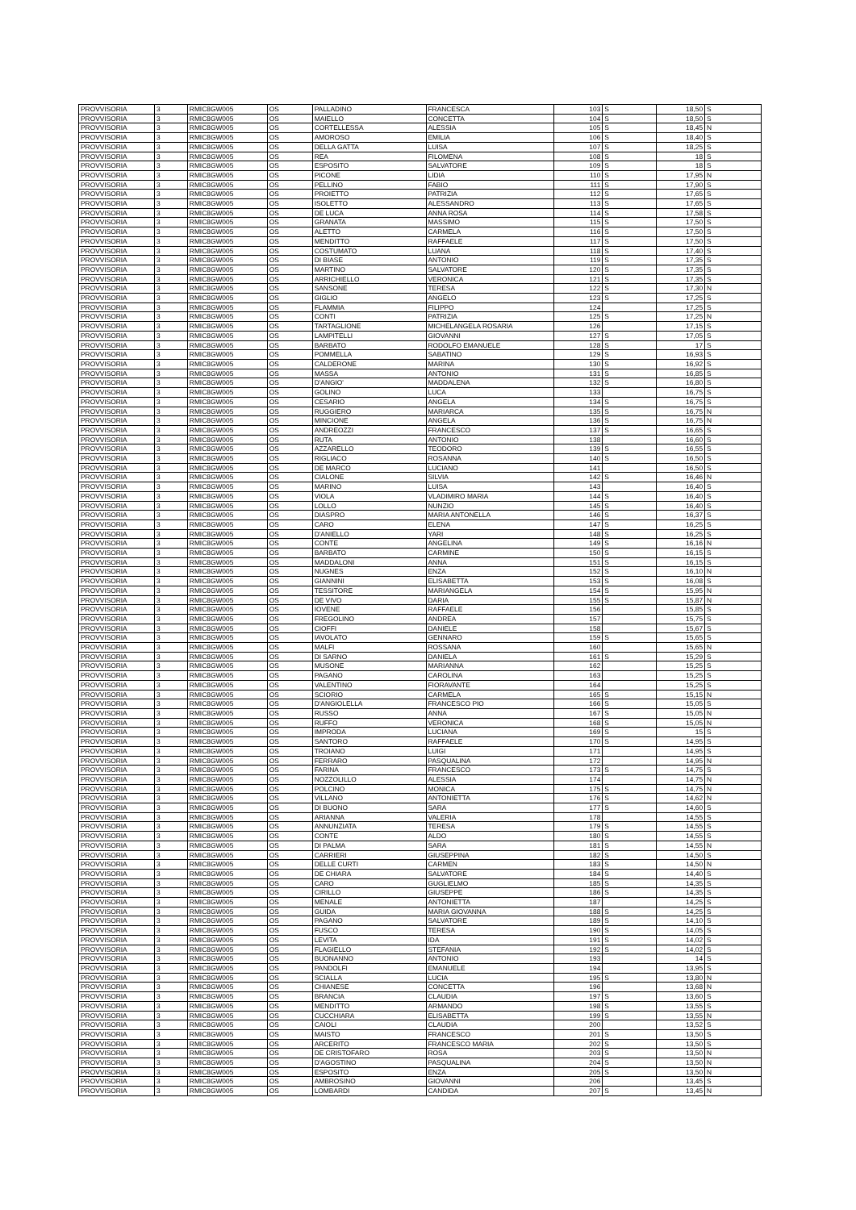| PROVVISORIA | 3 | RMIC8GW005 | OS | PALLADINO | FRANCESCA | 103 | S | 18,50 | S |
| PROVVISORIA | 3 | RMIC8GW005 | OS | MAIELLO | CONCETTA | 104 | S | 18,50 | S |
| PROVVISORIA | 3 | RMIC8GW005 | OS | CORTELLESSA | ALESSIA | 105 | S | 18,45 | N |
| PROVVISORIA | 3 | RMIC8GW005 | OS | AMOROSO | EMILIA | 106 | S | 18,40 | S |
| PROVVISORIA | 3 | RMIC8GW005 | OS | DELLA GATTA | LUISA | 107 | S | 18,25 | S |
| PROVVISORIA | 3 | RMIC8GW005 | OS | REA | FILOMENA | 108 | S | 18 | S |
| PROVVISORIA | 3 | RMIC8GW005 | OS | ESPOSITO | SALVATORE | 109 | S | 18 | S |
| PROVVISORIA | 3 | RMIC8GW005 | OS | PICONE | LIDIA | 110 | S | 17,95 | N |
| PROVVISORIA | 3 | RMIC8GW005 | OS | PELLINO | FABIO | 111 | S | 17,90 | S |
| PROVVISORIA | 3 | RMIC8GW005 | OS | PROIETTO | PATRIZIA | 112 | S | 17,65 | S |
| PROVVISORIA | 3 | RMIC8GW005 | OS | ISOLETTO | ALESSANDRO | 113 | S | 17,65 | S |
| PROVVISORIA | 3 | RMIC8GW005 | OS | DE LUCA | ANNA ROSA | 114 | S | 17,58 | S |
| PROVVISORIA | 3 | RMIC8GW005 | OS | GRANATA | MASSIMO | 115 | S | 17,50 | S |
| PROVVISORIA | 3 | RMIC8GW005 | OS | ALETTO | CARMELA | 116 | S | 17,50 | S |
| PROVVISORIA | 3 | RMIC8GW005 | OS | MENDITTO | RAFFAELE | 117 | S | 17,50 | S |
| PROVVISORIA | 3 | RMIC8GW005 | OS | COSTUMATO | LUANA | 118 | S | 17,40 | S |
| PROVVISORIA | 3 | RMIC8GW005 | OS | DI BIASE | ANTONIO | 119 | S | 17,35 | S |
| PROVVISORIA | 3 | RMIC8GW005 | OS | MARTINO | SALVATORE | 120 | S | 17,35 | S |
| PROVVISORIA | 3 | RMIC8GW005 | OS | ARRICHIELLO | VERONICA | 121 | S | 17,35 | S |
| PROVVISORIA | 3 | RMIC8GW005 | OS | SANSONE | TERESA | 122 | S | 17,30 | N |
| PROVVISORIA | 3 | RMIC8GW005 | OS | GIGLIO | ANGELO | 123 | S | 17,25 | S |
| PROVVISORIA | 3 | RMIC8GW005 | OS | FLAMMIA | FILIPPO | 124 | | 17,25 | S |
| PROVVISORIA | 3 | RMIC8GW005 | OS | CONTI | PATRIZIA | 125 | S | 17,25 | N |
| PROVVISORIA | 3 | RMIC8GW005 | OS | TARTAGLIONE | MICHELANGELA ROSARIA | 126 | | 17,15 | S |
| PROVVISORIA | 3 | RMIC8GW005 | OS | LAMPITELLI | GIOVANNI | 127 | S | 17,05 | S |
| PROVVISORIA | 3 | RMIC8GW005 | OS | BARBATO | RODOLFO EMANUELE | 128 | S | 17 | S |
| PROVVISORIA | 3 | RMIC8GW005 | OS | POMMELLA | SABATINO | 129 | S | 16,93 | S |
| PROVVISORIA | 3 | RMIC8GW005 | OS | CALDERONE | MARINA | 130 | S | 16,92 | S |
| PROVVISORIA | 3 | RMIC8GW005 | OS | MASSA | ANTONIO | 131 | S | 16,85 | S |
| PROVVISORIA | 3 | RMIC8GW005 | OS | D'ANGIO' | MADDALENA | 132 | S | 16,80 | S |
| PROVVISORIA | 3 | RMIC8GW005 | OS | GOLINO | LUCA | 133 | | 16,75 | S |
| PROVVISORIA | 3 | RMIC8GW005 | OS | CESARIO | ANGELA | 134 | S | 16,75 | S |
| PROVVISORIA | 3 | RMIC8GW005 | OS | RUGGIERO | MARIARCA | 135 | S | 16,75 | N |
| PROVVISORIA | 3 | RMIC8GW005 | OS | MINCIONE | ANGELA | 136 | S | 16,75 | N |
| PROVVISORIA | 3 | RMIC8GW005 | OS | ANDREOZZI | FRANCESCO | 137 | S | 16,65 | S |
| PROVVISORIA | 3 | RMIC8GW005 | OS | RUTA | ANTONIO | 138 | | 16,60 | S |
| PROVVISORIA | 3 | RMIC8GW005 | OS | AZZARELLO | TEODORO | 139 | S | 16,55 | S |
| PROVVISORIA | 3 | RMIC8GW005 | OS | RIGLIACO | ROSANNA | 140 | S | 16,50 | S |
| PROVVISORIA | 3 | RMIC8GW005 | OS | DE MARCO | LUCIANO | 141 | | 16,50 | S |
| PROVVISORIA | 3 | RMIC8GW005 | OS | CIALONE | SILVIA | 142 | S | 16,46 | N |
| PROVVISORIA | 3 | RMIC8GW005 | OS | MARINO | LUISA | 143 | | 16,40 | S |
| PROVVISORIA | 3 | RMIC8GW005 | OS | VIOLA | VLADIMIRO MARIA | 144 | S | 16,40 | S |
| PROVVISORIA | 3 | RMIC8GW005 | OS | LOLLO | NUNZIO | 145 | S | 16,40 | S |
| PROVVISORIA | 3 | RMIC8GW005 | OS | DIASPRO | MARIA ANTONELLA | 146 | S | 16,37 | S |
| PROVVISORIA | 3 | RMIC8GW005 | OS | CARO | ELENA | 147 | S | 16,25 | S |
| PROVVISORIA | 3 | RMIC8GW005 | OS | D'ANIELLO | YARI | 148 | S | 16,25 | S |
| PROVVISORIA | 3 | RMIC8GW005 | OS | CONTE | ANGELINA | 149 | S | 16,16 | N |
| PROVVISORIA | 3 | RMIC8GW005 | OS | BARBATO | CARMINE | 150 | S | 16,15 | S |
| PROVVISORIA | 3 | RMIC8GW005 | OS | MADDALONI | ANNA | 151 | S | 16,15 | S |
| PROVVISORIA | 3 | RMIC8GW005 | OS | NUGNES | ENZA | 152 | S | 16,10 | N |
| PROVVISORIA | 3 | RMIC8GW005 | OS | GIANNINI | ELISABETTA | 153 | S | 16,08 | S |
| PROVVISORIA | 3 | RMIC8GW005 | OS | TESSITORE | MARIANGELA | 154 | S | 15,95 | N |
| PROVVISORIA | 3 | RMIC8GW005 | OS | DE VIVO | DARIA | 155 | S | 15,87 | N |
| PROVVISORIA | 3 | RMIC8GW005 | OS | IOVENE | RAFFAELE | 156 | | 15,85 | S |
| PROVVISORIA | 3 | RMIC8GW005 | OS | FREGOLINO | ANDREA | 157 | | 15,75 | S |
| PROVVISORIA | 3 | RMIC8GW005 | OS | CIOFFI | DANIELE | 158 | | 15,67 | S |
| PROVVISORIA | 3 | RMIC8GW005 | OS | IAVOLATO | GENNARO | 159 | S | 15,65 | S |
| PROVVISORIA | 3 | RMIC8GW005 | OS | MALFI | ROSSANA | 160 | | 15,65 | N |
| PROVVISORIA | 3 | RMIC8GW005 | OS | DI SARNO | DANIELA | 161 | S | 15,29 | S |
| PROVVISORIA | 3 | RMIC8GW005 | OS | MUSONE | MARIANNA | 162 | | 15,25 | S |
| PROVVISORIA | 3 | RMIC8GW005 | OS | PAGANO | CAROLINA | 163 | | 15,25 | S |
| PROVVISORIA | 3 | RMIC8GW005 | OS | VALENTINO | FIORAVANTE | 164 | | 15,25 | S |
| PROVVISORIA | 3 | RMIC8GW005 | OS | SCIORIO | CARMELA | 165 | S | 15,15 | N |
| PROVVISORIA | 3 | RMIC8GW005 | OS | D'ANGIOLELLA | FRANCESCO PIO | 166 | S | 15,05 | S |
| PROVVISORIA | 3 | RMIC8GW005 | OS | RUSSO | ANNA | 167 | S | 15,05 | N |
| PROVVISORIA | 3 | RMIC8GW005 | OS | RUFFO | VERONICA | 168 | S | 15,05 | N |
| PROVVISORIA | 3 | RMIC8GW005 | OS | IMPRODA | LUCIANA | 169 | S | 15 | S |
| PROVVISORIA | 3 | RMIC8GW005 | OS | SANTORO | RAFFAELE | 170 | S | 14,95 | S |
| PROVVISORIA | 3 | RMIC8GW005 | OS | TROIANO | LUIGI | 171 | | 14,95 | S |
| PROVVISORIA | 3 | RMIC8GW005 | OS | FERRARO | PASQUALINA | 172 | | 14,95 | N |
| PROVVISORIA | 3 | RMIC8GW005 | OS | FARINA | FRANCESCO | 173 | S | 14,75 | S |
| PROVVISORIA | 3 | RMIC8GW005 | OS | NOZZOLILLO | ALESSIA | 174 | | 14,75 | N |
| PROVVISORIA | 3 | RMIC8GW005 | OS | POLCINO | MONICA | 175 | S | 14,75 | N |
| PROVVISORIA | 3 | RMIC8GW005 | OS | VILLANO | ANTONIETTA | 176 | S | 14,62 | N |
| PROVVISORIA | 3 | RMIC8GW005 | OS | DI BUONO | SARA | 177 | S | 14,60 | S |
| PROVVISORIA | 3 | RMIC8GW005 | OS | ARIANNA | VALERIA | 178 | | 14,55 | S |
| PROVVISORIA | 3 | RMIC8GW005 | OS | ANNUNZIATA | TERESA | 179 | S | 14,55 | S |
| PROVVISORIA | 3 | RMIC8GW005 | OS | CONTE | ALDO | 180 | S | 14,55 | S |
| PROVVISORIA | 3 | RMIC8GW005 | OS | DI PALMA | SARA | 181 | S | 14,55 | N |
| PROVVISORIA | 3 | RMIC8GW005 | OS | CARRIERI | GIUSEPPINA | 182 | S | 14,50 | S |
| PROVVISORIA | 3 | RMIC8GW005 | OS | DELLE CURTI | CARMEN | 183 | S | 14,50 | N |
| PROVVISORIA | 3 | RMIC8GW005 | OS | DE CHIARA | SALVATORE | 184 | S | 14,40 | S |
| PROVVISORIA | 3 | RMIC8GW005 | OS | CARO | GUGLIELMO | 185 | S | 14,35 | S |
| PROVVISORIA | 3 | RMIC8GW005 | OS | CIRILLO | GIUSEPPE | 186 | S | 14,35 | S |
| PROVVISORIA | 3 | RMIC8GW005 | OS | MENALE | ANTONIETTA | 187 | | 14,25 | S |
| PROVVISORIA | 3 | RMIC8GW005 | OS | GUIDA | MARIA GIOVANNA | 188 | S | 14,25 | S |
| PROVVISORIA | 3 | RMIC8GW005 | OS | PAGANO | SALVATORE | 189 | S | 14,10 | S |
| PROVVISORIA | 3 | RMIC8GW005 | OS | FUSCO | TERESA | 190 | S | 14,05 | S |
| PROVVISORIA | 3 | RMIC8GW005 | OS | LEVITA | IDA | 191 | S | 14,02 | S |
| PROVVISORIA | 3 | RMIC8GW005 | OS | FLAGIELLO | STEFANIA | 192 | S | 14,02 | S |
| PROVVISORIA | 3 | RMIC8GW005 | OS | BUONANNO | ANTONIO | 193 | | 14 | S |
| PROVVISORIA | 3 | RMIC8GW005 | OS | PANDOLFI | EMANUELE | 194 | | 13,95 | S |
| PROVVISORIA | 3 | RMIC8GW005 | OS | SCIALLA | LUCIA | 195 | S | 13,80 | N |
| PROVVISORIA | 3 | RMIC8GW005 | OS | CHIANESE | CONCETTA | 196 | | 13,68 | N |
| PROVVISORIA | 3 | RMIC8GW005 | OS | BRANCIA | CLAUDIA | 197 | S | 13,60 | S |
| PROVVISORIA | 3 | RMIC8GW005 | OS | MENDITTO | ARMANDO | 198 | S | 13,55 | S |
| PROVVISORIA | 3 | RMIC8GW005 | OS | CUCCHIARA | ELISABETTA | 199 | S | 13,55 | N |
| PROVVISORIA | 3 | RMIC8GW005 | OS | CAIOLI | CLAUDIA | 200 | | 13,52 | S |
| PROVVISORIA | 3 | RMIC8GW005 | OS | MAISTO | FRANCESCO | 201 | S | 13,50 | S |
| PROVVISORIA | 3 | RMIC8GW005 | OS | ARCERITO | FRANCESCO MARIA | 202 | S | 13,50 | S |
| PROVVISORIA | 3 | RMIC8GW005 | OS | DE CRISTOFARO | ROSA | 203 | S | 13,50 | N |
| PROVVISORIA | 3 | RMIC8GW005 | OS | D'AGOSTINO | PASQUALINA | 204 | S | 13,50 | N |
| PROVVISORIA | 3 | RMIC8GW005 | OS | ESPOSITO | ENZA | 205 | S | 13,50 | N |
| PROVVISORIA | 3 | RMIC8GW005 | OS | AMBROSINO | GIOVANNI | 206 | | 13,45 | S |
| PROVVISORIA | 3 | RMIC8GW005 | OS | LOMBARDI | CANDIDA | 207 | S | 13,45 | N |